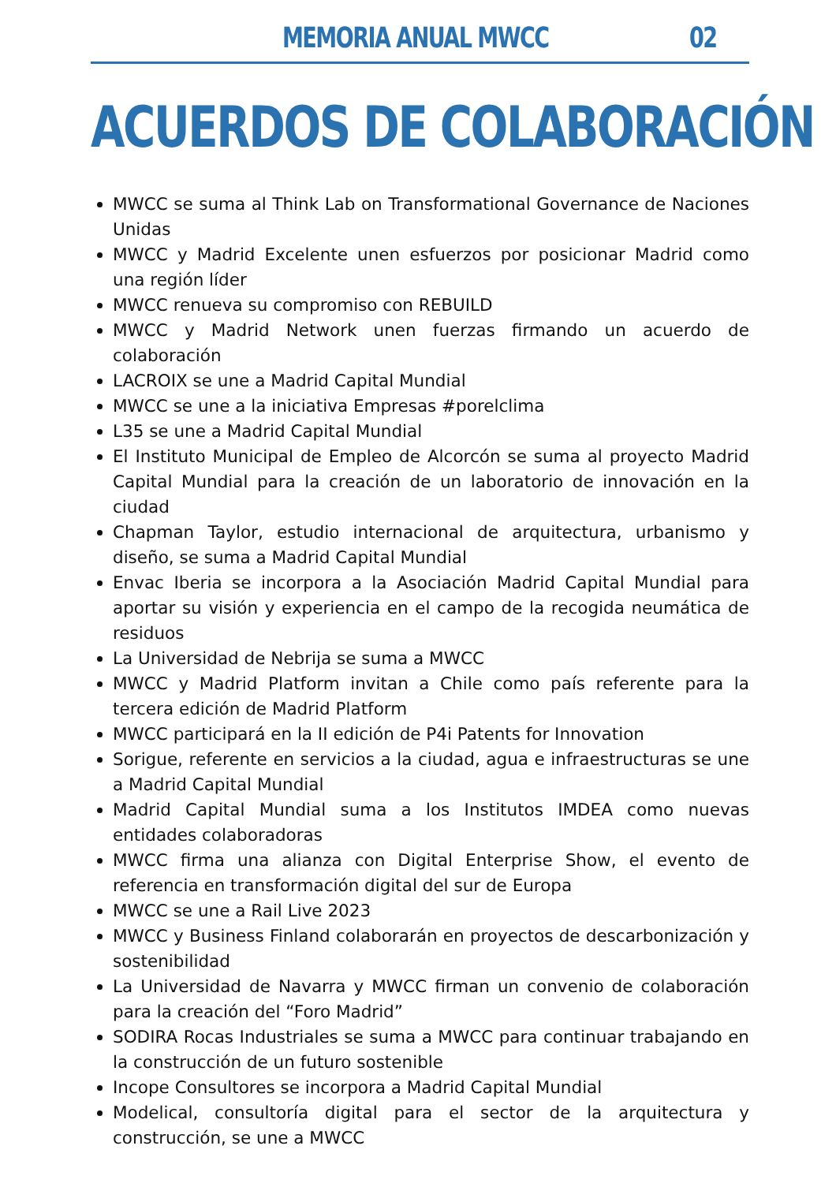MEMORIA ANUAL MWCC 02
ACUERDOS DE COLABORACIÓN
MWCC se suma al Think Lab on Transformational Governance de Naciones Unidas
MWCC y Madrid Excelente unen esfuerzos por posicionar Madrid como una región líder
MWCC renueva su compromiso con REBUILD
MWCC y Madrid Network unen fuerzas firmando un acuerdo de colaboración
LACROIX se une a Madrid Capital Mundial
MWCC se une a la iniciativa Empresas #porelclima
L35 se une a Madrid Capital Mundial
El Instituto Municipal de Empleo de Alcorcón se suma al proyecto Madrid Capital Mundial para la creación de un laboratorio de innovación en la ciudad
Chapman Taylor, estudio internacional de arquitectura, urbanismo y diseño, se suma a Madrid Capital Mundial
Envac Iberia se incorpora a la Asociación Madrid Capital Mundial para aportar su visión y experiencia en el campo de la recogida neumática de residuos
La Universidad de Nebrija se suma a MWCC
MWCC y Madrid Platform invitan a Chile como país referente para la tercera edición de Madrid Platform
MWCC participará en la II edición de P4i Patents for Innovation
Sorigue, referente en servicios a la ciudad, agua e infraestructuras se une a Madrid Capital Mundial
Madrid Capital Mundial suma a los Institutos IMDEA como nuevas entidades colaboradoras
MWCC firma una alianza con Digital Enterprise Show, el evento de referencia en transformación digital del sur de Europa
MWCC se une a Rail Live 2023
MWCC y Business Finland colaborarán en proyectos de descarbonización y sostenibilidad
La Universidad de Navarra y MWCC firman un convenio de colaboración para la creación del “Foro Madrid”
SODIRA Rocas Industriales se suma a MWCC para continuar trabajando en la construcción de un futuro sostenible
Incope Consultores se incorpora a Madrid Capital Mundial
Modelical, consultoría digital para el sector de la arquitectura y construcción, se une a MWCC